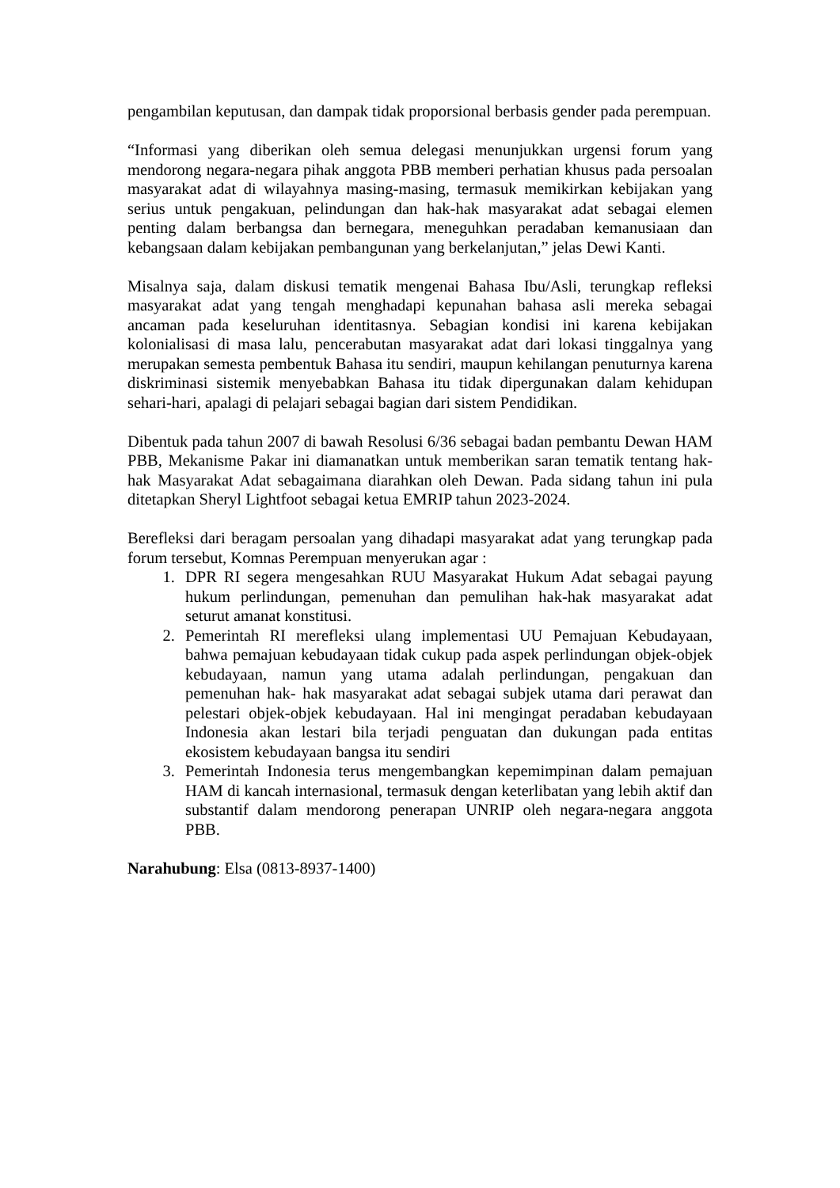pengambilan keputusan, dan dampak tidak proporsional berbasis gender pada perempuan.
“Informasi yang diberikan oleh semua delegasi menunjukkan urgensi forum yang mendorong negara-negara pihak anggota PBB memberi perhatian khusus pada persoalan masyarakat adat di wilayahnya masing-masing, termasuk memikirkan kebijakan yang serius untuk pengakuan, pelindungan dan hak-hak masyarakat adat sebagai elemen penting dalam berbangsa dan bernegara, meneguhkan peradaban kemanusiaan dan kebangsaan dalam kebijakan pembangunan yang berkelanjutan,” jelas Dewi Kanti.
Misalnya saja, dalam diskusi tematik mengenai Bahasa Ibu/Asli, terungkap refleksi masyarakat adat yang tengah menghadapi kepunahan bahasa asli mereka sebagai ancaman pada keseluruhan identitasnya. Sebagian kondisi ini karena kebijakan kolonialisasi di masa lalu, pencerabutan masyarakat adat dari lokasi tinggalnya yang merupakan semesta pembentuk Bahasa itu sendiri, maupun kehilangan penuturnya karena diskriminasi sistemik menyebabkan Bahasa itu tidak dipergunakan dalam kehidupan sehari-hari, apalagi di pelajari sebagai bagian dari sistem Pendidikan.
Dibentuk pada tahun 2007 di bawah Resolusi 6/36 sebagai badan pembantu Dewan HAM PBB, Mekanisme Pakar ini diamanatkan untuk memberikan saran tematik tentang hak-hak Masyarakat Adat sebagaimana diarahkan oleh Dewan. Pada sidang tahun ini pula ditetapkan Sheryl Lightfoot sebagai ketua EMRIP tahun 2023-2024.
Berefleksi dari beragam persoalan yang dihadapi masyarakat adat yang terungkap pada forum tersebut, Komnas Perempuan menyerukan agar :
1. DPR RI segera mengesahkan RUU Masyarakat Hukum Adat sebagai payung hukum perlindungan, pemenuhan dan pemulihan hak-hak masyarakat adat seturut amanat konstitusi.
2. Pemerintah RI merefleksi ulang implementasi UU Pemajuan Kebudayaan, bahwa pemajuan kebudayaan tidak cukup pada aspek perlindungan objek-objek kebudayaan, namun yang utama adalah perlindungan, pengakuan dan pemenuhan hak- hak masyarakat adat sebagai subjek utama dari perawat dan pelestari objek-objek kebudayaan. Hal ini mengingat peradaban kebudayaan Indonesia akan lestari bila terjadi penguatan dan dukungan pada entitas ekosistem kebudayaan bangsa itu sendiri
3. Pemerintah Indonesia terus mengembangkan kepemimpinan dalam pemajuan HAM di kancah internasional, termasuk dengan keterlibatan yang lebih aktif dan substantif dalam mendorong penerapan UNRIP oleh negara-negara anggota PBB.
Narahubung: Elsa (0813-8937-1400)